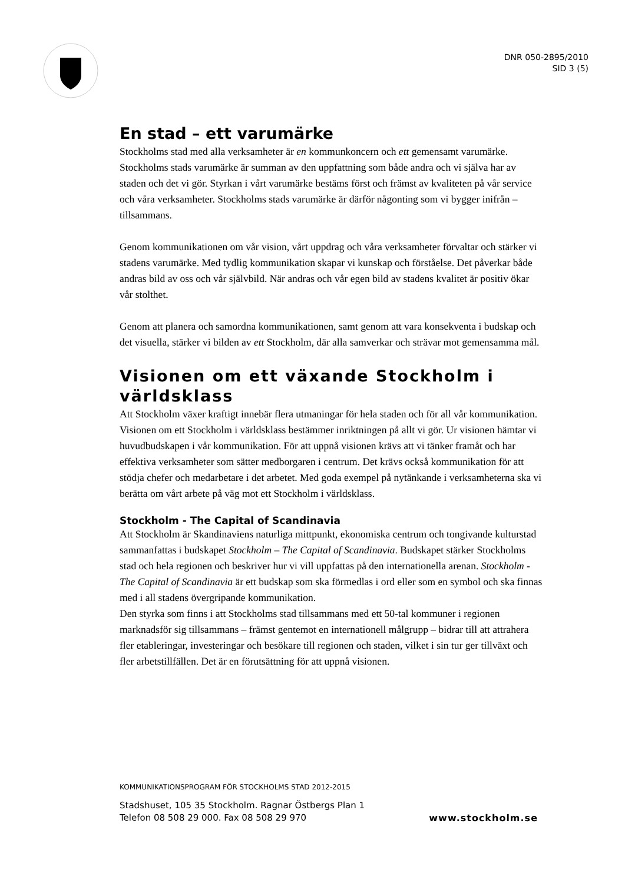DNR 050-2895/2010
SID 3 (5)
En stad – ett varumärke
Stockholms stad med alla verksamheter är en kommunkoncern och ett gemensamt varumärke. Stockholms stads varumärke är summan av den uppfattning som både andra och vi själva har av staden och det vi gör. Styrkan i vårt varumärke bestäms först och främst av kvaliteten på vår service och våra verksamheter. Stockholms stads varumärke är därför någonting som vi bygger inifrån – tillsammans.
Genom kommunikationen om vår vision, vårt uppdrag och våra verksamheter förvaltar och stärker vi stadens varumärke. Med tydlig kommunikation skapar vi kunskap och förståelse. Det påverkar både andras bild av oss och vår självbild. När andras och vår egen bild av stadens kvalitet är positiv ökar vår stolthet.
Genom att planera och samordna kommunikationen, samt genom att vara konsekventa i budskap och det visuella, stärker vi bilden av ett Stockholm, där alla samverkar och strävar mot gemensamma mål.
Visionen om ett växande Stockholm i världsklass
Att Stockholm växer kraftigt innebär flera utmaningar för hela staden och för all vår kommunikation. Visionen om ett Stockholm i världsklass bestämmer inriktningen på allt vi gör. Ur visionen hämtar vi huvudbudskapen i vår kommunikation. För att uppnå visionen krävs att vi tänker framåt och har effektiva verksamheter som sätter medborgaren i centrum. Det krävs också kommunikation för att stödja chefer och medarbetare i det arbetet. Med goda exempel på nytänkande i verksamheterna ska vi berätta om vårt arbete på väg mot ett Stockholm i världsklass.
Stockholm - The Capital of Scandinavia
Att Stockholm är Skandinaviens naturliga mittpunkt, ekonomiska centrum och tongivande kulturstad sammanfattas i budskapet Stockholm – The Capital of Scandinavia. Budskapet stärker Stockholms stad och hela regionen och beskriver hur vi vill uppfattas på den internationella arenan. Stockholm - The Capital of Scandinavia är ett budskap som ska förmedlas i ord eller som en symbol och ska finnas med i all stadens övergripande kommunikation.
Den styrka som finns i att Stockholms stad tillsammans med ett 50-tal kommuner i regionen marknadsför sig tillsammans – främst gentemot en internationell målgrupp – bidrar till att attrahera fler etableringar, investeringar och besökare till regionen och staden, vilket i sin tur ger tillväxt och fler arbetstillfällen. Det är en förutsättning för att uppnå visionen.
KOMMUNIKATIONSPROGRAM FÖR STOCKHOLMS STAD 2012-2015
Stadshuset, 105 35 Stockholm. Ragnar Östbergs Plan 1
Telefon 08 508 29 000. Fax 08 508 29 970
www.stockholm.se